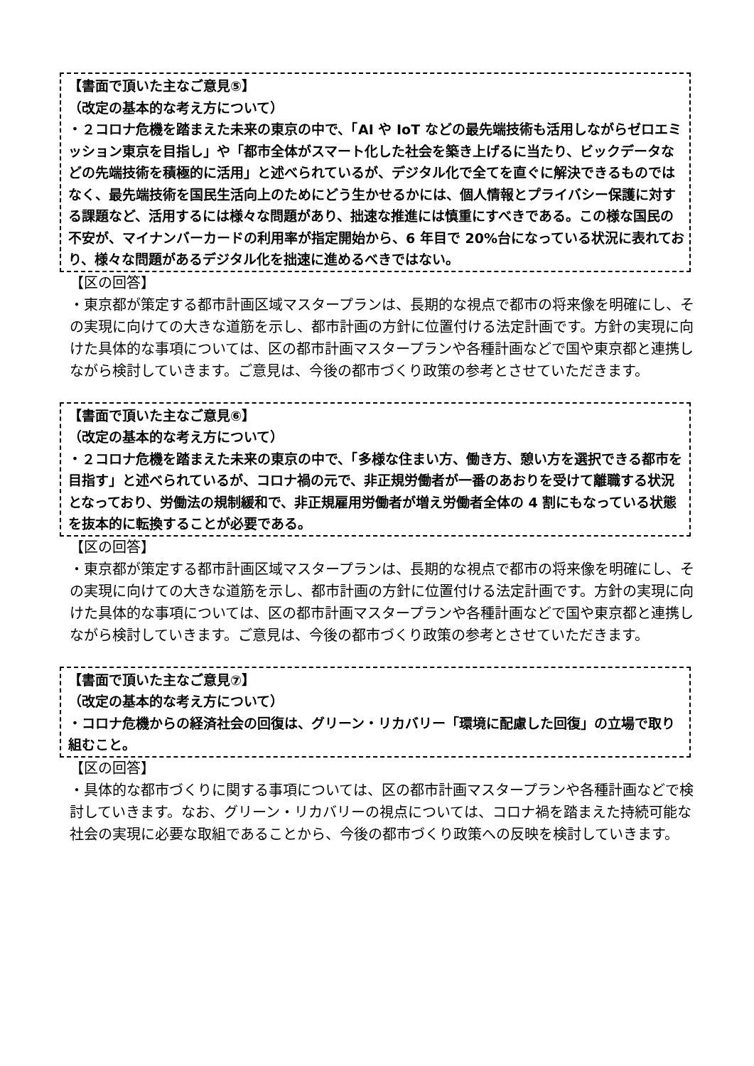【書面で頂いた主なご意見⑤】
（改定の基本的な考え方について）
・２コロナ危機を踏まえた未来の東京の中で、「AI や IoT などの最先端技術も活用しながらゼロエミッション東京を目指し」や「都市全体がスマート化した社会を築き上げるに当たり、ビックデータなどの先端技術を積極的に活用」と述べられているが、デジタル化で全てを直ぐに解決できるものではなく、最先端技術を国民生活向上のためにどう生かせるかには、個人情報とプライバシー保護に対する課題など、活用するには様々な問題があり、拙速な推進には慎重にすべきである。この様な国民の不安が、マイナンバーカードの利用率が指定開始から、6 年目で 20%台になっている状況に表れており、様々な問題があるデジタル化を拙速に進めるべきではない。
【区の回答】
・東京都が策定する都市計画区域マスタープランは、長期的な視点で都市の将来像を明確にし、その実現に向けての大きな道筋を示し、都市計画の方針に位置付ける法定計画です。方針の実現に向けた具体的な事項については、区の都市計画マスタープランや各種計画などで国や東京都と連携しながら検討していきます。ご意見は、今後の都市づくり政策の参考とさせていただきます。
【書面で頂いた主なご意見⑥】
（改定の基本的な考え方について）
・２コロナ危機を踏まえた未来の東京の中で、「多様な住まい方、働き方、憩い方を選択できる都市を目指す」と述べられているが、コロナ禍の元で、非正規労働者が一番のあおりを受けて離職する状況となっており、労働法の規制緩和で、非正規雇用労働者が増え労働者全体の 4 割にもなっている状態を抜本的に転換することが必要である。
【区の回答】
・東京都が策定する都市計画区域マスタープランは、長期的な視点で都市の将来像を明確にし、その実現に向けての大きな道筋を示し、都市計画の方針に位置付ける法定計画です。方針の実現に向けた具体的な事項については、区の都市計画マスタープランや各種計画などで国や東京都と連携しながら検討していきます。ご意見は、今後の都市づくり政策の参考とさせていただきます。
【書面で頂いた主なご意見⑦】
（改定の基本的な考え方について）
・コロナ危機からの経済社会の回復は、グリーン・リカバリー「環境に配慮した回復」の立場で取り組むこと。
【区の回答】
・具体的な都市づくりに関する事項については、区の都市計画マスタープランや各種計画などで検討していきます。なお、グリーン・リカバリーの視点については、コロナ禍を踏まえた持続可能な社会の実現に必要な取組であることから、今後の都市づくり政策への反映を検討していきます。